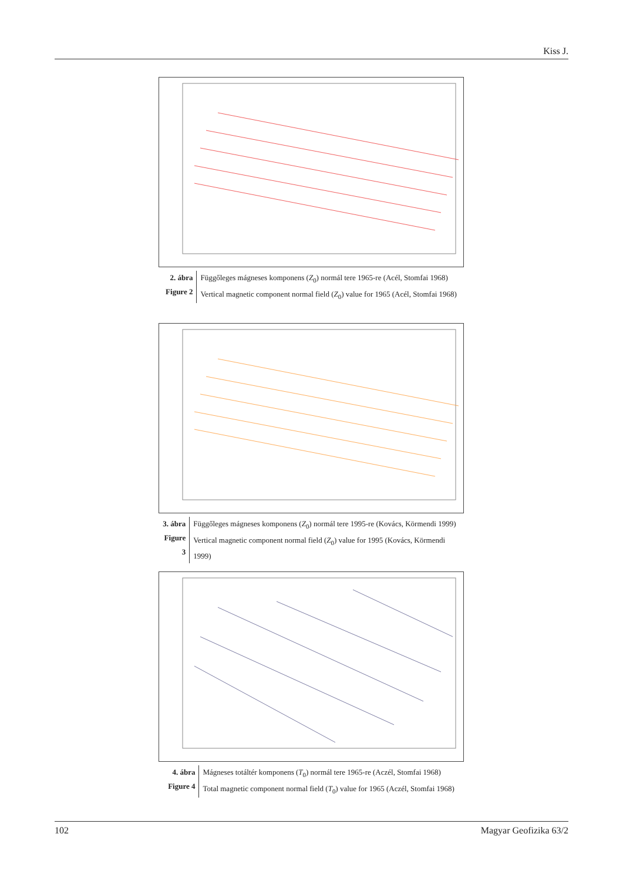Kiss J.
2. ábra
Figure 2
Függőleges mágneses komponens (Z<sub>0</sub>) normál tere 1965-re (Acél, Stomfai 1968)
Vertical magnetic component normal field (Z<sub>0</sub>) value for 1965 (Acél, Stomfai 1968)
3. ábra
Figure 3
Függőleges mágneses komponens (Z<sub>0</sub>) normál tere 1995-re (Kovács, Körmendi 1999)
Vertical magnetic component normal field (Z<sub>0</sub>) value for 1995 (Kovács, Körmendi 1999)
4. ábra
Figure 4
Mágneses totáltér komponens (T<sub>0</sub>) normál tere 1965-re (Aczél, Stomfai 1968)
Total magnetic component normal field (T<sub>0</sub>) value for 1965 (Aczél, Stomfai 1968)
102 Magyar Geofizika 63/2